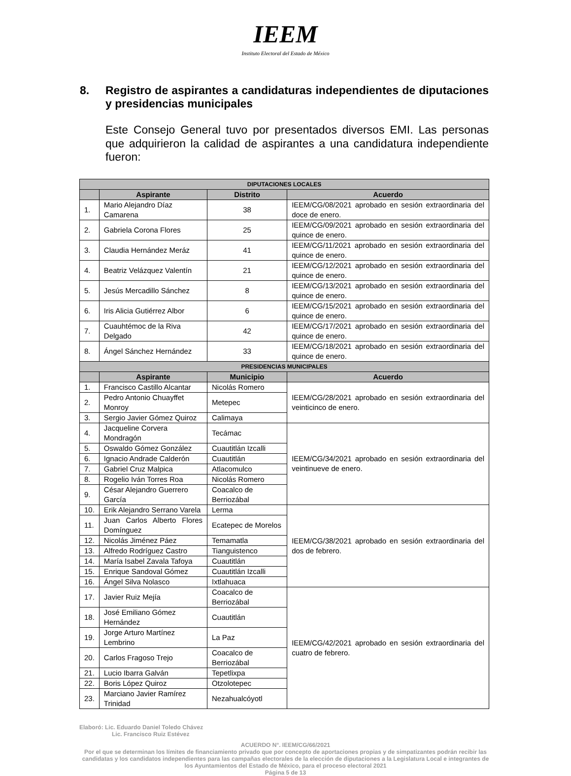IEEM
Instituto Electoral del Estado de México
8. Registro de aspirantes a candidaturas independientes de diputaciones y presidencias municipales
Este Consejo General tuvo por presentados diversos EMI. Las personas que adquirieron la calidad de aspirantes a una candidatura independiente fueron:
| DIPUTACIONES LOCALES | | | |
| --- | --- | --- | --- |
| | Aspirante | Distrito | Acuerdo |
| 1. | Mario Alejandro Díaz Camarena | 38 | IEEM/CG/08/2021 aprobado en sesión extraordinaria del doce de enero. |
| 2. | Gabriela Corona Flores | 25 | IEEM/CG/09/2021 aprobado en sesión extraordinaria del quince de enero. |
| 3. | Claudia Hernández Meráz | 41 | IEEM/CG/11/2021 aprobado en sesión extraordinaria del quince de enero. |
| 4. | Beatriz Velázquez Valentín | 21 | IEEM/CG/12/2021 aprobado en sesión extraordinaria del quince de enero. |
| 5. | Jesús Mercadillo Sánchez | 8 | IEEM/CG/13/2021 aprobado en sesión extraordinaria del quince de enero. |
| 6. | Iris Alicia Gutiérrez Albor | 6 | IEEM/CG/15/2021 aprobado en sesión extraordinaria del quince de enero. |
| 7. | Cuauhtémoc de la Riva Delgado | 42 | IEEM/CG/17/2021 aprobado en sesión extraordinaria del quince de enero. |
| 8. | Ángel Sánchez Hernández | 33 | IEEM/CG/18/2021 aprobado en sesión extraordinaria del quince de enero. |
| PRESIDENCIAS MUNICIPALES | | | |
| | Aspirante | Municipio | Acuerdo |
| 1. | Francisco Castillo Alcantar | Nicolás Romero | IEEM/CG/28/2021 aprobado en sesión extraordinaria del veinticinco de enero. |
| 2. | Pedro Antonio Chuayffet Monroy | Metepec | |
| 3. | Sergio Javier Gómez Quiroz | Calimaya | |
| 4. | Jacqueline Corvera Mondragón | Tecámac | IEEM/CG/34/2021 aprobado en sesión extraordinaria del veintinueve de enero. |
| 5. | Oswaldo Gómez González | Cuautitlán Izcalli | |
| 6. | Ignacio Andrade Calderón | Cuautitlán | |
| 7. | Gabriel Cruz Malpica | Atlacomulco | |
| 8. | Rogelio Iván Torres Roa | Nicolás Romero | |
| 9. | César Alejandro Guerrero García | Coacalco de Berriozábal | |
| 10. | Erik Alejandro Serrano Varela | Lerma | IEEM/CG/38/2021 aprobado en sesión extraordinaria del dos de febrero. |
| 11. | Juan Carlos Alberto Flores Domínguez | Ecatepec de Morelos | |
| 12. | Nicolás Jiménez Páez | Temamatla | |
| 13. | Alfredo Rodríguez Castro | Tianguistenco | |
| 14. | María Isabel Zavala Tafoya | Cuautitlán | |
| 15. | Enrique Sandoval Gómez | Cuautitlán Izcalli | |
| 16. | Ángel Silva Nolasco | Ixtlahuaca | |
| 17. | Javier Ruiz Mejía | Coacalco de Berriozábal | IEEM/CG/42/2021 aprobado en sesión extraordinaria del cuatro de febrero. |
| 18. | José Emiliano Gómez Hernández | Cuautitlán | |
| 19. | Jorge Arturo Martínez Lembrino | La Paz | |
| 20. | Carlos Fragoso Trejo | Coacalco de Berriozábal | |
| 21. | Lucio Ibarra Galván | Tepetlixpa | |
| 22. | Boris López Quiroz | Otzolotepec | |
| 23. | Marciano Javier Ramírez Trinidad | Nezahualcóyotl | |
Elaboró: Lic. Eduardo Daniel Toledo Chávez
Lic. Francisco Ruiz Estévez
ACUERDO N°. IEEM/CG/66/2021
Por el que se determinan los límites de financiamiento privado que por concepto de aportaciones propias y de simpatizantes podrán recibir las candidatas y los candidatos independientes para las campañas electorales de la elección de diputaciones a la Legislatura Local e integrantes de los Ayuntamientos del Estado de México, para el proceso electoral 2021
Página 5 de 13